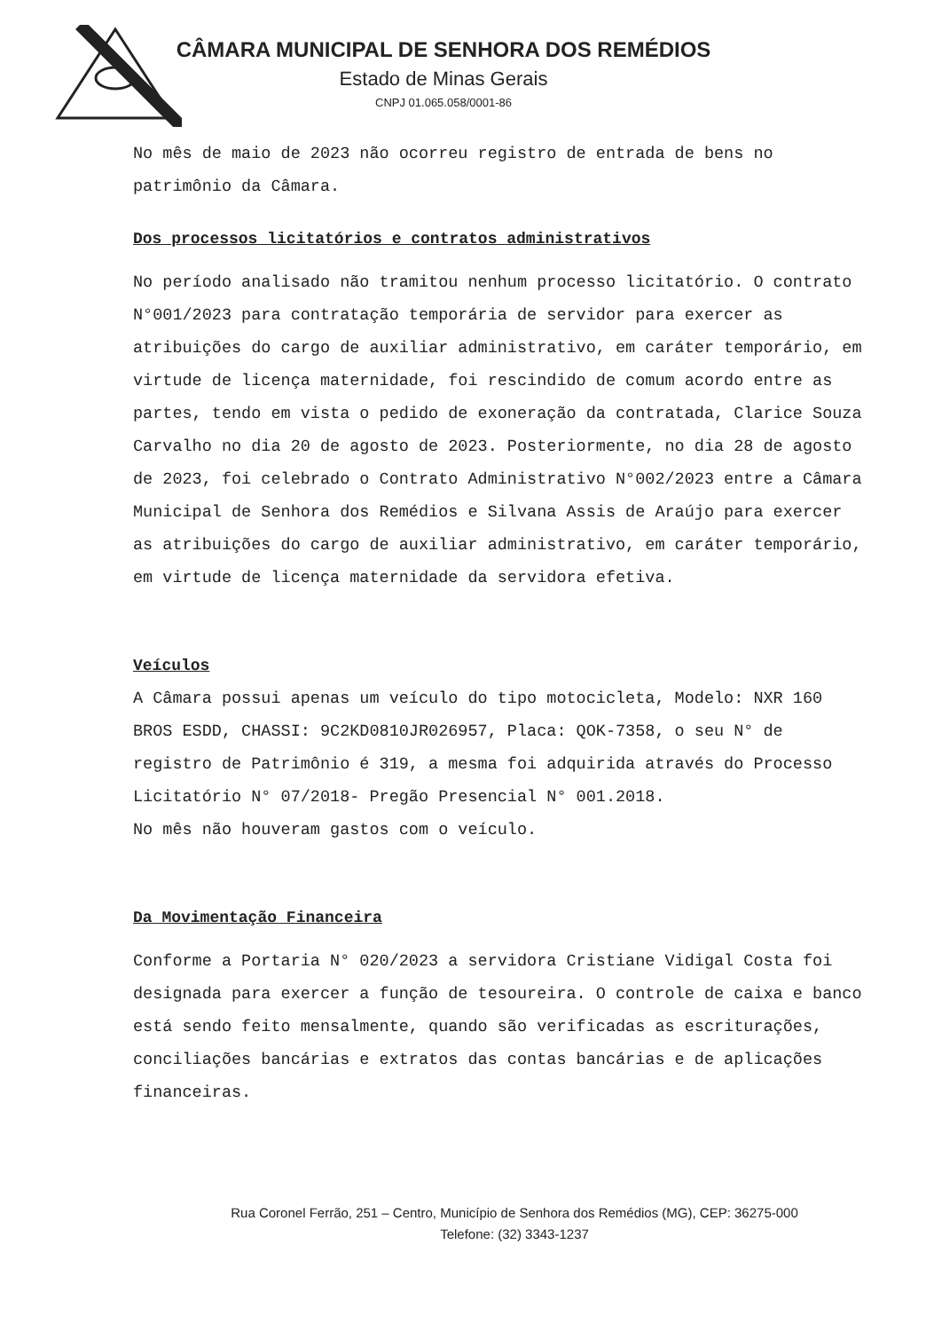CÂMARA MUNICIPAL DE SENHORA DOS REMÉDIOS
Estado de Minas Gerais
CNPJ 01.065.058/0001-86
No mês de maio de 2023 não ocorreu registro de entrada de bens no patrimônio da Câmara.
Dos processos licitatórios e contratos administrativos
No período analisado não tramitou nenhum processo licitatório. O contrato N°001/2023 para contratação temporária de servidor para exercer as atribuições do cargo de auxiliar administrativo, em caráter temporário, em virtude de licença maternidade, foi rescindido de comum acordo entre as partes, tendo em vista o pedido de exoneração da contratada, Clarice Souza Carvalho no dia 20 de agosto de 2023. Posteriormente, no dia 28 de agosto de 2023, foi celebrado o Contrato Administrativo N°002/2023 entre a Câmara Municipal de Senhora dos Remédios e Silvana Assis de Araújo para exercer as atribuições do cargo de auxiliar administrativo, em caráter temporário, em virtude de licença maternidade da servidora efetiva.
Veículos
A Câmara possui apenas um veículo do tipo motocicleta, Modelo: NXR 160 BROS ESDD, CHASSI: 9C2KD0810JR026957, Placa: QOK-7358, o seu N° de registro de Patrimônio é 319, a mesma foi adquirida através do Processo Licitatório N° 07/2018- Pregão Presencial N° 001.2018.
No mês não houveram gastos com o veículo.
Da Movimentação Financeira
Conforme a Portaria N° 020/2023 a servidora Cristiane Vidigal Costa foi designada para exercer a função de tesoureira. O controle de caixa e banco está sendo feito mensalmente, quando são verificadas as escriturações, conciliações bancárias e extratos das contas bancárias e de aplicações financeiras.
Rua Coronel Ferrão, 251 – Centro, Município de Senhora dos Remédios (MG), CEP: 36275-000
Telefone: (32) 3343-1237